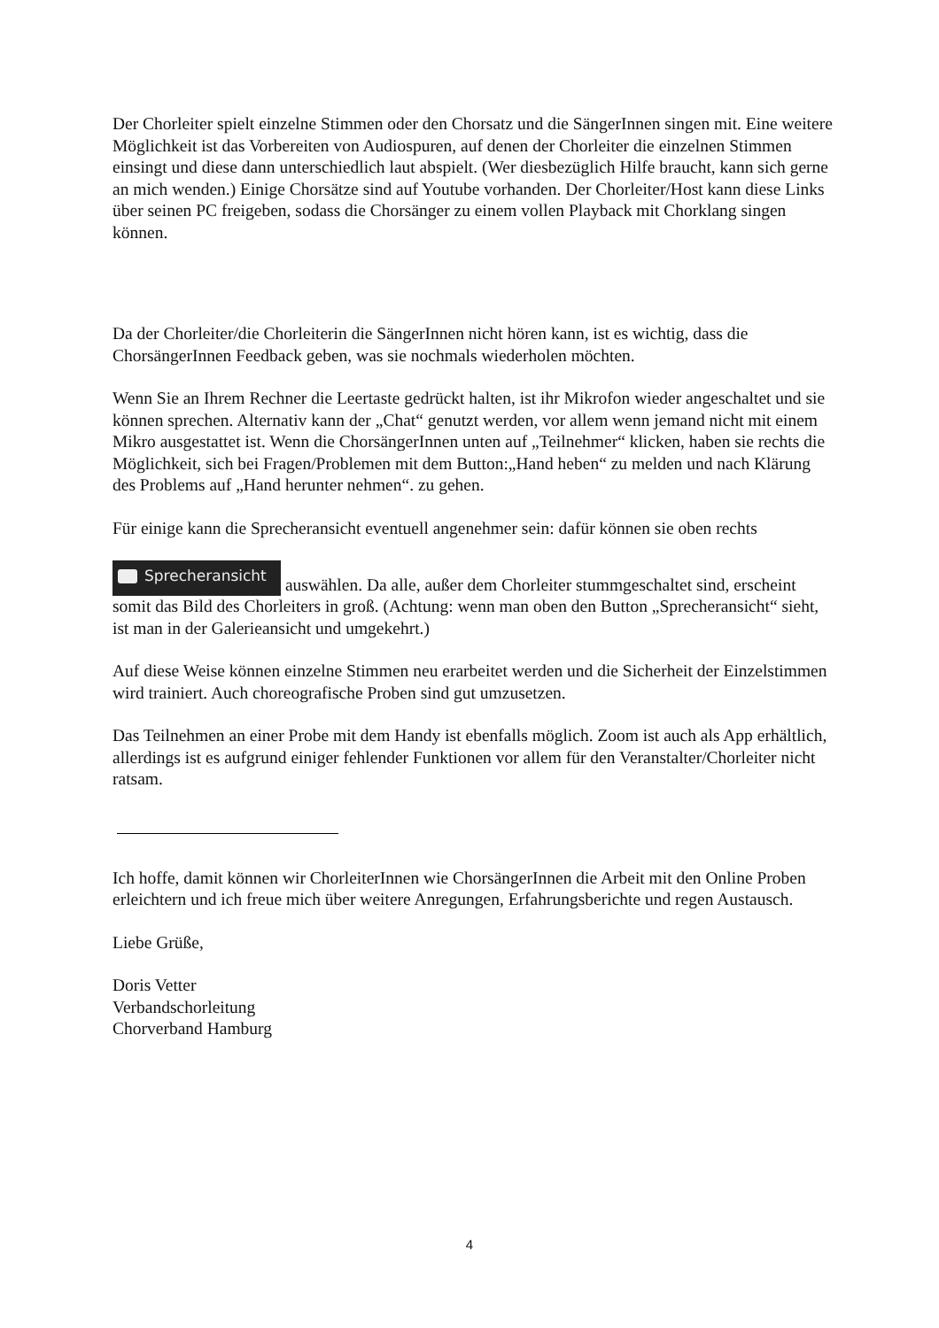Der Chorleiter spielt einzelne Stimmen oder den Chorsatz und die SängerInnen singen mit. Eine weitere Möglichkeit ist das Vorbereiten von Audiospuren, auf denen der Chorleiter die einzelnen Stimmen einsingt und diese dann unterschiedlich laut abspielt. (Wer diesbezüglich Hilfe braucht, kann sich gerne an mich wenden.) Einige Chorsätze sind auf Youtube vorhanden. Der Chorleiter/Host kann diese Links über seinen PC freigeben, sodass die Chorsänger zu einem vollen Playback mit Chorklang singen können.
Da der Chorleiter/die Chorleiterin die SängerInnen nicht hören kann, ist es wichtig, dass die ChorsängerInnen Feedback geben, was sie nochmals wiederholen möchten.
Wenn Sie an Ihrem Rechner die Leertaste gedrückt halten, ist ihr Mikrofon wieder angeschaltet und sie können sprechen. Alternativ kann der „Chat“ genutzt werden, vor allem wenn jemand nicht mit einem Mikro ausgestattet ist. Wenn die ChorsängerInnen unten auf „Teilnehmer“ klicken, haben sie rechts die Möglichkeit, sich bei Fragen/Problemen mit dem Button:„Hand heben“ zu melden und nach Klärung des Problems auf „Hand herunter nehmen“. zu gehen.
Für einige kann die Sprecheransicht eventuell angenehmer sein: dafür können sie oben rechts
Sprecheransicht auswählen. Da alle, außer dem Chorleiter stummgeschaltet sind, erscheint somit das Bild des Chorleiters in groß. (Achtung: wenn man oben den Button „Sprecheransicht“ sieht, ist man in der Galerieansicht und umgekehrt.)
Auf diese Weise können einzelne Stimmen neu erarbeitet werden und die Sicherheit der Einzelstimmen wird trainiert. Auch choreografische Proben sind gut umzusetzen.
Das Teilnehmen an einer Probe mit dem Handy ist ebenfalls möglich. Zoom ist auch als App erhältlich, allerdings ist es aufgrund einiger fehlender Funktionen vor allem für den Veranstalter/Chorleiter nicht ratsam.
Ich hoffe, damit können wir ChorleiterInnen wie ChorsängerInnen die Arbeit mit den Online Proben erleichtern und ich freue mich über weitere Anregungen, Erfahrungsberichte und regen Austausch.
Liebe Grüße,
Doris Vetter
Verbandschorleitung
Chorverband Hamburg
4